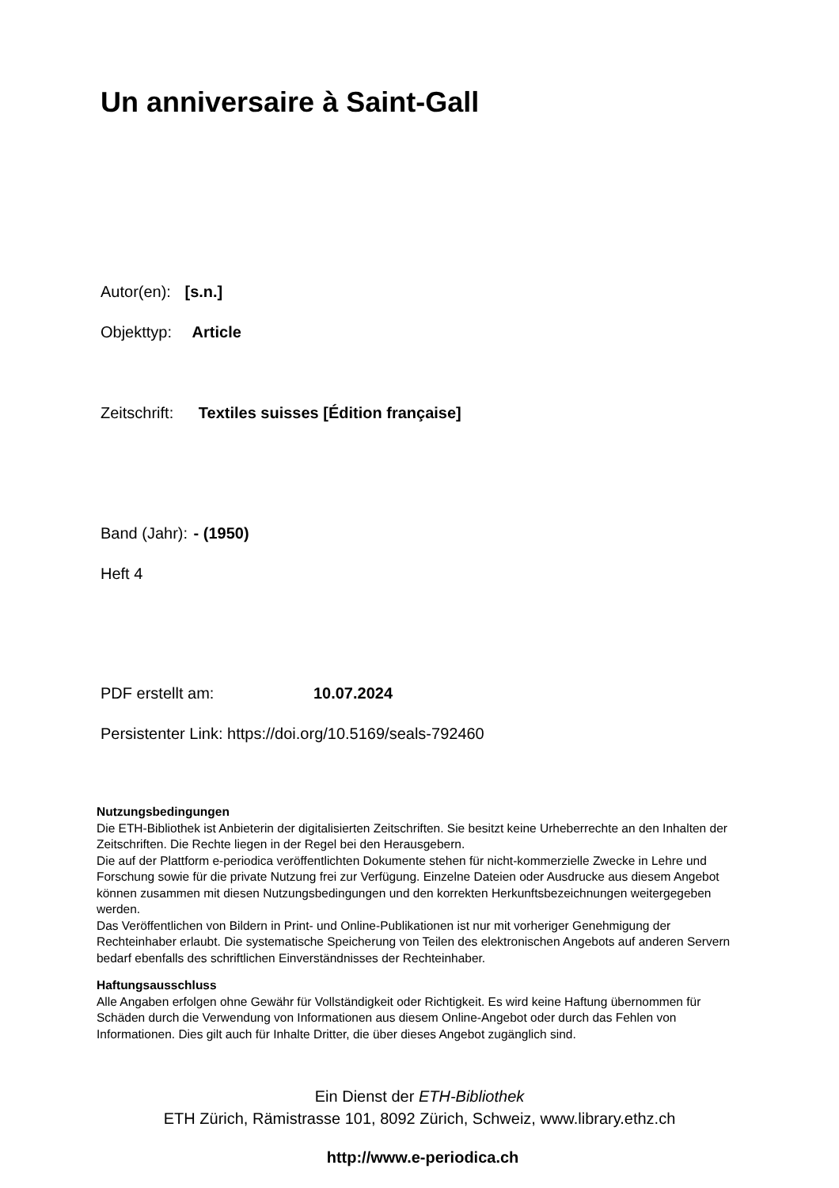Un anniversaire à Saint-Gall
Autor(en): [s.n.]
Objekttyp: Article
Zeitschrift: Textiles suisses [Édition française]
Band (Jahr): - (1950)
Heft 4
PDF erstellt am: 10.07.2024
Persistenter Link: https://doi.org/10.5169/seals-792460
Nutzungsbedingungen
Die ETH-Bibliothek ist Anbieterin der digitalisierten Zeitschriften. Sie besitzt keine Urheberrechte an den Inhalten der Zeitschriften. Die Rechte liegen in der Regel bei den Herausgebern.
Die auf der Plattform e-periodica veröffentlichten Dokumente stehen für nicht-kommerzielle Zwecke in Lehre und Forschung sowie für die private Nutzung frei zur Verfügung. Einzelne Dateien oder Ausdrucke aus diesem Angebot können zusammen mit diesen Nutzungsbedingungen und den korrekten Herkunftsbezeichnungen weitergegeben werden.
Das Veröffentlichen von Bildern in Print- und Online-Publikationen ist nur mit vorheriger Genehmigung der Rechteinhaber erlaubt. Die systematische Speicherung von Teilen des elektronischen Angebots auf anderen Servern bedarf ebenfalls des schriftlichen Einverständnisses der Rechteinhaber.
Haftungsausschluss
Alle Angaben erfolgen ohne Gewähr für Vollständigkeit oder Richtigkeit. Es wird keine Haftung übernommen für Schäden durch die Verwendung von Informationen aus diesem Online-Angebot oder durch das Fehlen von Informationen. Dies gilt auch für Inhalte Dritter, die über dieses Angebot zugänglich sind.
Ein Dienst der ETH-Bibliothek
ETH Zürich, Rämistrasse 101, 8092 Zürich, Schweiz, www.library.ethz.ch
http://www.e-periodica.ch